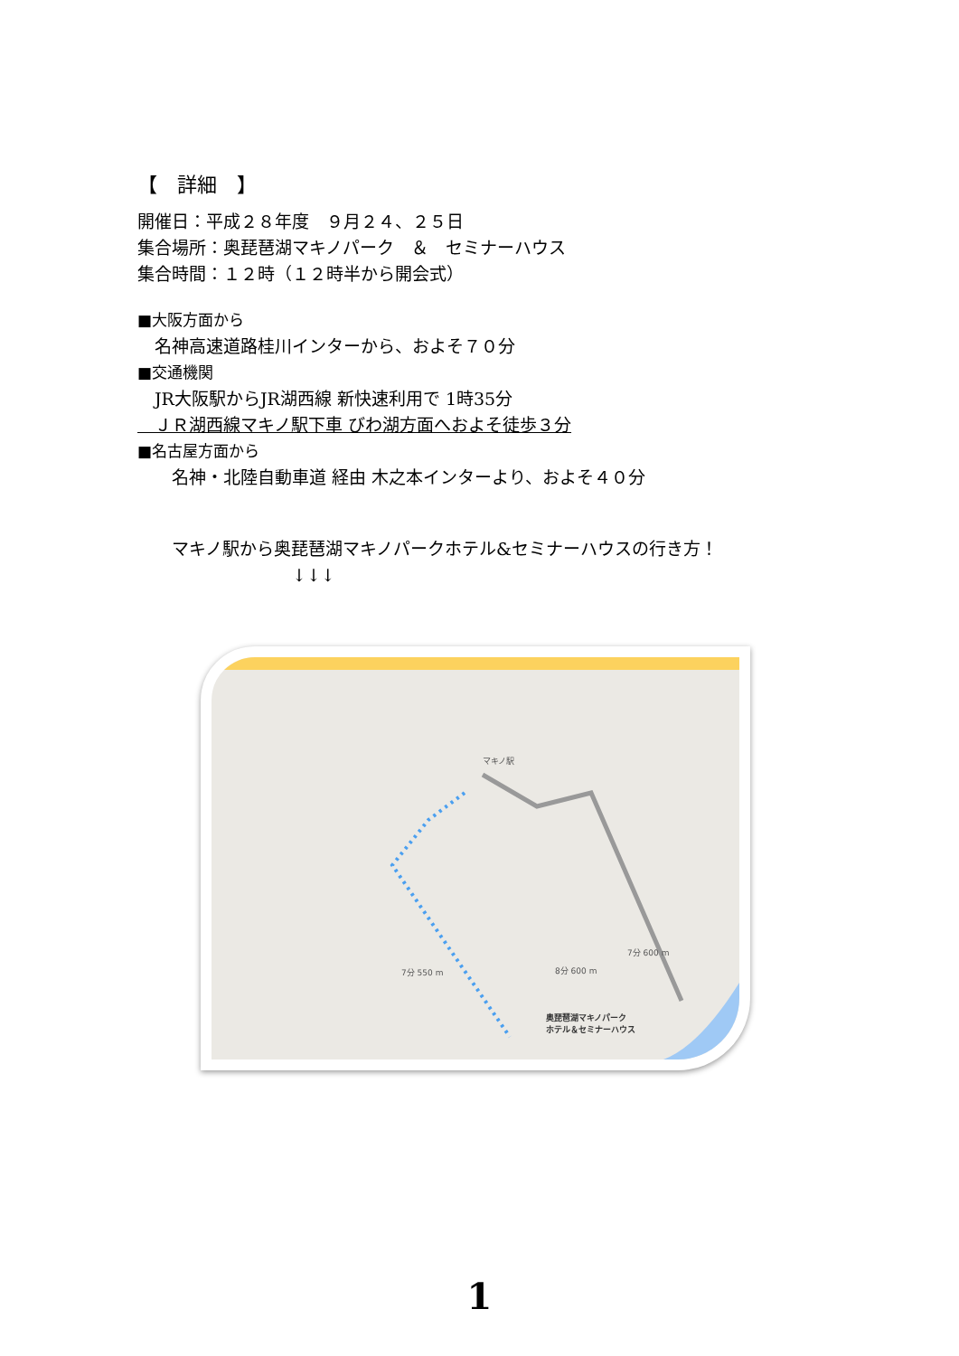【　詳細　】
開催日：平成２８年度　９月２４、２５日
集合場所：奥琵琶湖マキノパーク　＆　セミナーハウス
集合時間：１２時（１２時半から開会式）
■大阪方面から
　名神高速道路桂川インターから、およそ７０分
■交通機関
　JR大阪駅からJR湖西線 新快速利用で 1時35分
　ＪＲ湖西線マキノ駅下車 びわ湖方面へおよそ徒歩３分
■名古屋方面から
　　名神・北陸自動車道 経由 木之本インターより、およそ４０分
　　マキノ駅から奥琵琶湖マキノパークホテル&セミナーハウスの行き方！
　　　　　　　　　↓↓↓
マキノ駅
7分 600 m
7分 550 m 8分 600 m
奥琵琶湖マキノパーク
ホテル＆セミナーハウス
1